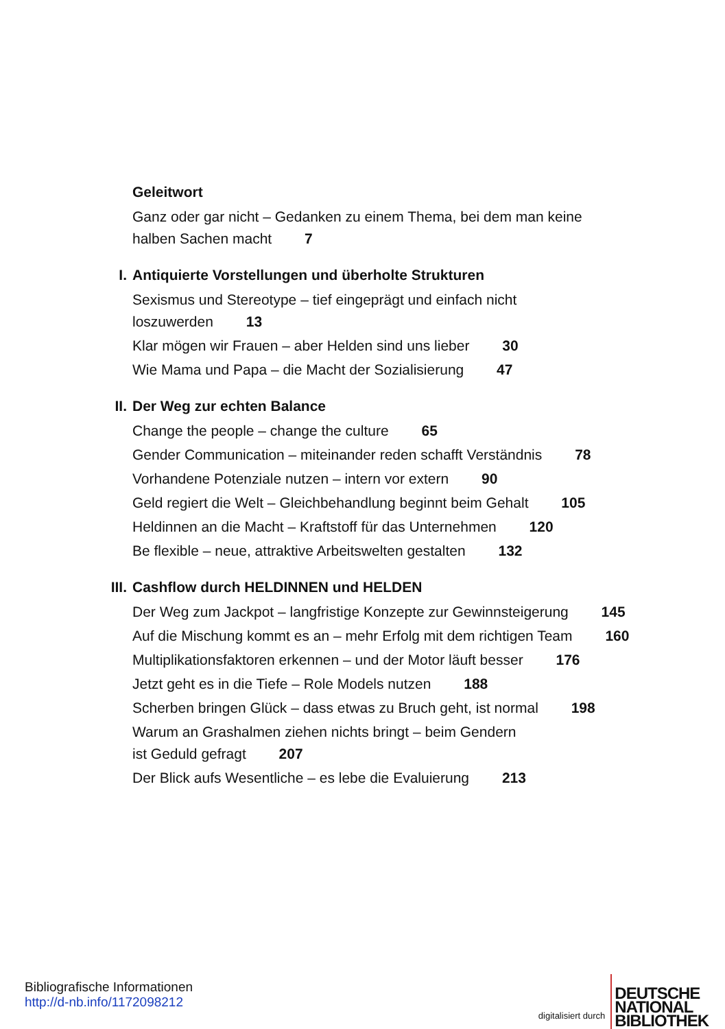Geleitwort
Ganz oder gar nicht – Gedanken zu einem Thema, bei dem man keine
halben Sachen macht 7
I. Antiquierte Vorstellungen und überholte Strukturen
Sexismus und Stereotype – tief eingeprägt und einfach nicht
loszuwerden 13
Klar mögen wir Frauen – aber Helden sind uns lieber 30
Wie Mama und Papa – die Macht der Sozialisierung 47
II. Der Weg zur echten Balance
Change the people – change the culture 65
Gender Communication – miteinander reden schafft Verständnis 78
Vorhandene Potenziale nutzen – intern vor extern 90
Geld regiert die Welt – Gleichbehandlung beginnt beim Gehalt 105
Heldinnen an die Macht – Kraftstoff für das Unternehmen 120
Be flexible – neue, attraktive Arbeitswelten gestalten 132
III. Cashflow durch HELDINNEN und HELDEN
Der Weg zum Jackpot – langfristige Konzepte zur Gewinnsteigerung 145
Auf die Mischung kommt es an – mehr Erfolg mit dem richtigen Team 160
Multiplikationsfaktoren erkennen – und der Motor läuft besser 176
Jetzt geht es in die Tiefe – Role Models nutzen 188
Scherben bringen Glück – dass etwas zu Bruch geht, ist normal 198
Warum an Grashalmen ziehen nichts bringt – beim Gendern
ist Geduld gefragt 207
Der Blick aufs Wesentliche – es lebe die Evaluierung 213
Bibliografische Informationen
http://d-nb.info/1172098212
digitalisiert durch
DEUTSCHE
NATIONAL
BIBLIOTHEK